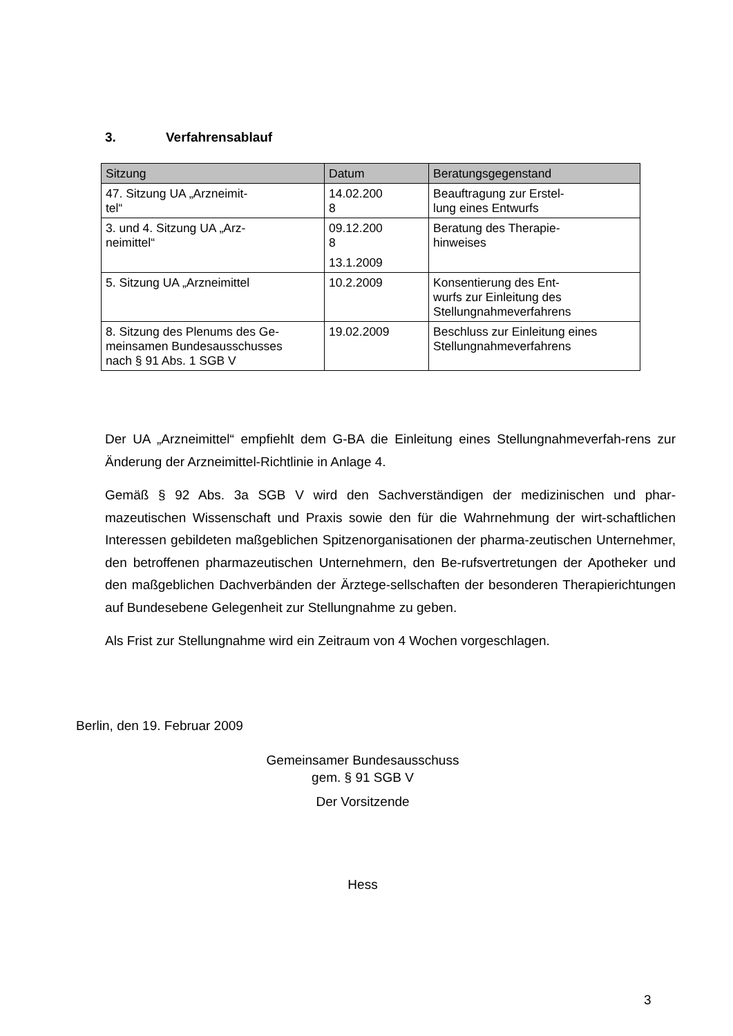3. Verfahrensablauf
| Sitzung | Datum | Beratungsgegenstand |
| --- | --- | --- |
| 47. Sitzung UA „Arzneimit- tel“ | 14.02.200 8 | Beauftragung zur Erstel- lung eines Entwurfs |
| 3. und 4. Sitzung UA „Arz- neimittel“ | 09.12.200 8 13.1.2009 | Beratung des Therapie- hinweises |
| 5. Sitzung UA „Arzneimittel | 10.2.2009 | Konsentierung des Ent- wurfs zur Einleitung des Stellungnahmeverfahrens |
| 8. Sitzung des Plenums des Ge- meinsamen Bundesausschusses nach § 91 Abs. 1 SGB V | 19.02.2009 | Beschluss zur Einleitung eines Stellungnahmeverfahrens |
Der UA „Arzneimittel“ empfiehlt dem G-BA die Einleitung eines Stellungnahmeverfah-rens zur Änderung der Arzneimittel-Richtlinie in Anlage 4.
Gemäß § 92 Abs. 3a SGB V wird den Sachverständigen der medizinischen und phar-mazeutischen Wissenschaft und Praxis sowie den für die Wahrnehmung der wirt-schaftlichen Interessen gebildeten maßgeblichen Spitzenorganisationen der pharma-zeutischen Unternehmer, den betroffenen pharmazeutischen Unternehmern, den Be-rufsvertretungen der Apotheker und den maßgeblichen Dachverbänden der Ärztege-sellschaften der besonderen Therapierichtungen auf Bundesebene Gelegenheit zur Stellungnahme zu geben.
Als Frist zur Stellungnahme wird ein Zeitraum von 4 Wochen vorgeschlagen.
Berlin, den 19. Februar 2009
Gemeinsamer Bundesausschuss
gem. § 91 SGB V
Der Vorsitzende
Hess
3